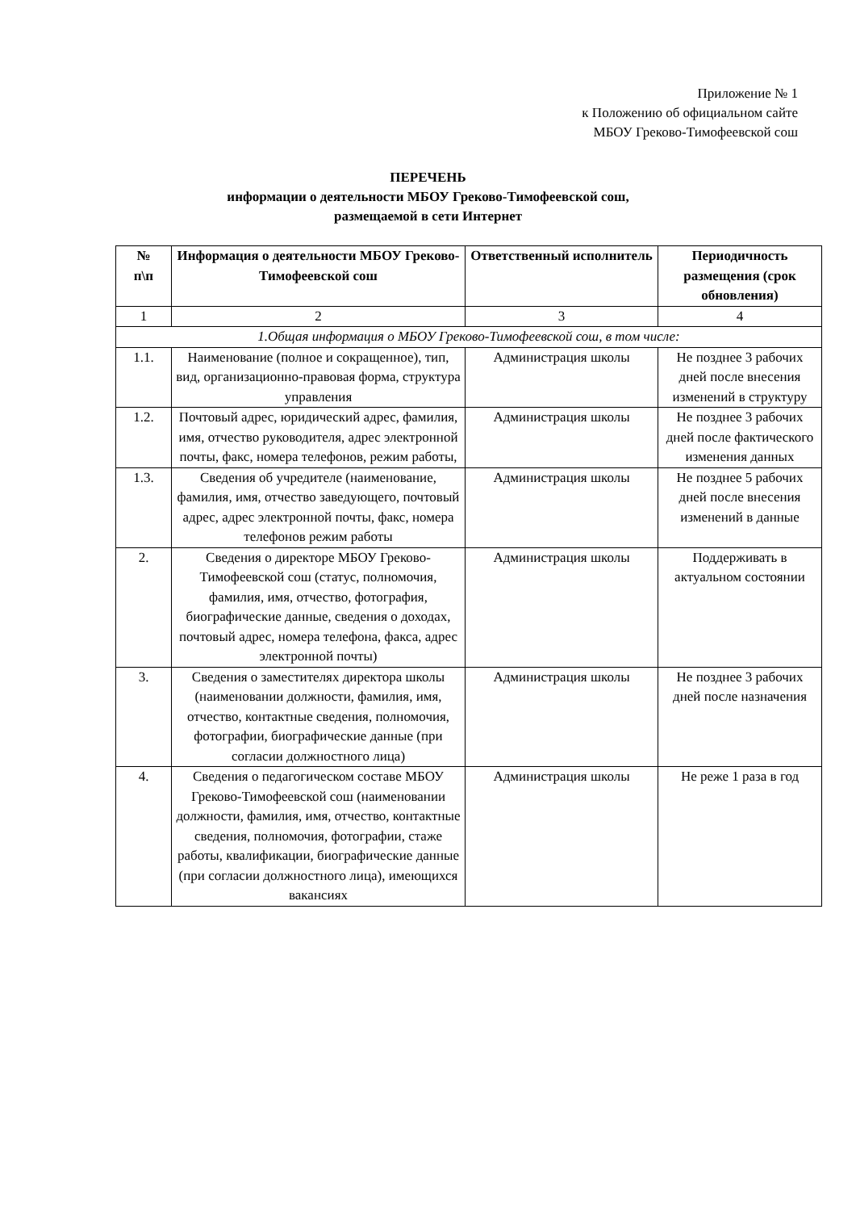Приложение № 1
к Положению об официальном сайте
МБОУ Греково-Тимофеевской сош
ПЕРЕЧЕНЬ
информации о деятельности МБОУ Греково-Тимофеевской сош,
размещаемой в сети Интернет
| № п\п | Информация о деятельности МБОУ Греково-Тимофеевской сош | Ответственный исполнитель | Периодичность размещения (срок обновления) |
| --- | --- | --- | --- |
| 1 | 2 | 3 | 4 |
| 1.Общая информация о МБОУ Греково-Тимофеевской сош, в том числе: | | | |
| 1.1. | Наименование (полное и сокращенное), тип, вид, организационно-правовая форма, структура управления | Администрация школы | Не позднее 3 рабочих дней после внесения изменений в структуру |
| 1.2. | Почтовый адрес, юридический адрес, фамилия, имя, отчество руководителя, адрес электронной почты, факс, номера телефонов, режим работы, | Администрация школы | Не позднее 3 рабочих дней после фактического изменения данных |
| 1.3. | Сведения об учредителе (наименование, фамилия, имя, отчество заведующего, почтовый адрес, адрес электронной почты, факс, номера телефонов режим работы | Администрация школы | Не позднее 5 рабочих дней после внесения изменений в данные |
| 2. | Сведения о директоре МБОУ Греково-Тимофеевской сош (статус, полномочия, фамилия, имя, отчество, фотография, биографические данные, сведения о доходах, почтовый адрес, номера телефона, факса, адрес электронной почты) | Администрация школы | Поддерживать в актуальном состоянии |
| 3. | Сведения о заместителях директора школы (наименовании должности, фамилия, имя, отчество, контактные сведения, полномочия, фотографии, биографические данные (при согласии должностного лица) | Администрация школы | Не позднее 3 рабочих дней после назначения |
| 4. | Сведения о педагогическом составе МБОУ Греково-Тимофеевской сош (наименовании должности, фамилия, имя, отчество, контактные сведения, полномочия, фотографии, стаже работы, квалификации, биографические данные (при согласии должностного лица), имеющихся вакансиях | Администрация школы | Не реже 1 раза в год |